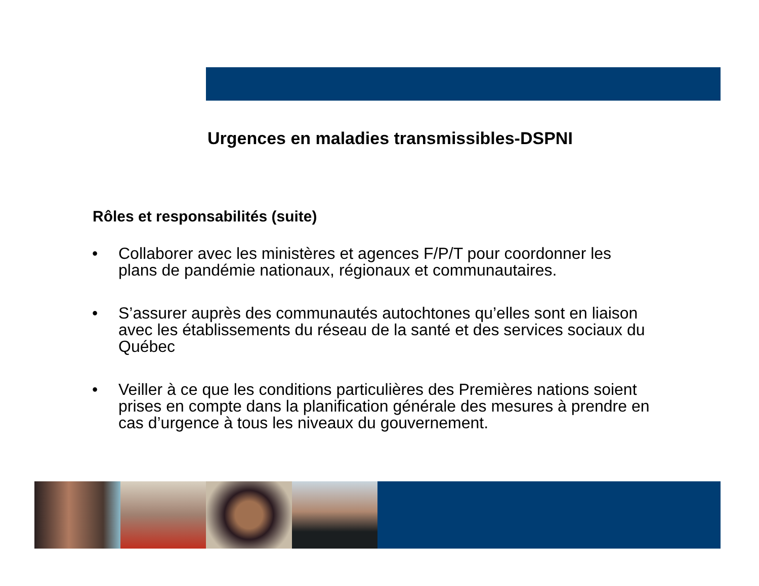Urgences en maladies transmissibles-DSPNI
Rôles et responsabilités (suite)
• Collaborer avec les ministères et agences F/P/T pour coordonner les plans de pandémie nationaux, régionaux et communautaires.
• S’assurer auprès des communautés autochtones qu’elles sont en liaison avec les établissements du réseau de la santé et des services sociaux du Québec
• Veiller à ce que les conditions particulières des Premières nations soient prises en compte dans la planification générale des mesures à prendre en cas d’urgence à tous les niveaux du gouvernement.